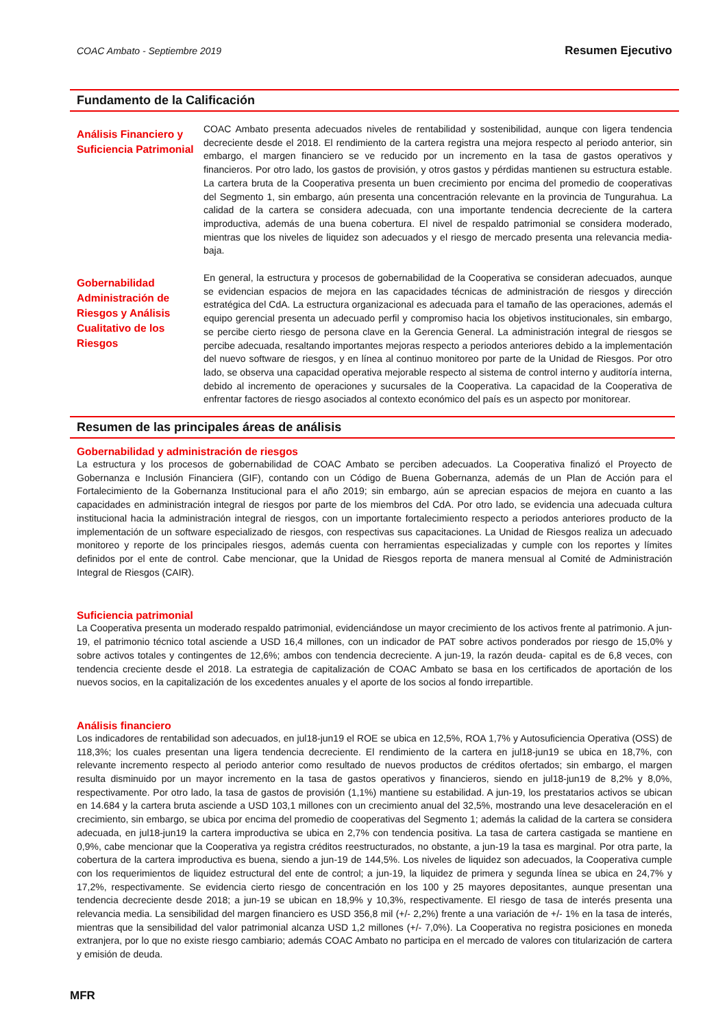COAC Ambato - Septiembre 2019 Resumen Ejecutivo
Fundamento de la Calificación
Análisis Financiero y Suficiencia Patrimonial
COAC Ambato presenta adecuados niveles de rentabilidad y sostenibilidad, aunque con ligera tendencia decreciente desde el 2018. El rendimiento de la cartera registra una mejora respecto al periodo anterior, sin embargo, el margen financiero se ve reducido por un incremento en la tasa de gastos operativos y financieros. Por otro lado, los gastos de provisión, y otros gastos y pérdidas mantienen su estructura estable. La cartera bruta de la Cooperativa presenta un buen crecimiento por encima del promedio de cooperativas del Segmento 1, sin embargo, aún presenta una concentración relevante en la provincia de Tungurahua. La calidad de la cartera se considera adecuada, con una importante tendencia decreciente de la cartera improductiva, además de una buena cobertura. El nivel de respaldo patrimonial se considera moderado, mientras que los niveles de liquidez son adecuados y el riesgo de mercado presenta una relevancia media-baja.
Gobernabilidad Administración de Riesgos y Análisis Cualitativo de los Riesgos
En general, la estructura y procesos de gobernabilidad de la Cooperativa se consideran adecuados, aunque se evidencian espacios de mejora en las capacidades técnicas de administración de riesgos y dirección estratégica del CdA. La estructura organizacional es adecuada para el tamaño de las operaciones, además el equipo gerencial presenta un adecuado perfil y compromiso hacia los objetivos institucionales, sin embargo, se percibe cierto riesgo de persona clave en la Gerencia General. La administración integral de riesgos se percibe adecuada, resaltando importantes mejoras respecto a periodos anteriores debido a la implementación del nuevo software de riesgos, y en línea al continuo monitoreo por parte de la Unidad de Riesgos. Por otro lado, se observa una capacidad operativa mejorable respecto al sistema de control interno y auditoría interna, debido al incremento de operaciones y sucursales de la Cooperativa. La capacidad de la Cooperativa de enfrentar factores de riesgo asociados al contexto económico del país es un aspecto por monitorear.
Resumen de las principales áreas de análisis
Gobernabilidad y administración de riesgos
La estructura y los procesos de gobernabilidad de COAC Ambato se perciben adecuados. La Cooperativa finalizó el Proyecto de Gobernanza e Inclusión Financiera (GIF), contando con un Código de Buena Gobernanza, además de un Plan de Acción para el Fortalecimiento de la Gobernanza Institucional para el año 2019; sin embargo, aún se aprecian espacios de mejora en cuanto a las capacidades en administración integral de riesgos por parte de los miembros del CdA. Por otro lado, se evidencia una adecuada cultura institucional hacia la administración integral de riesgos, con un importante fortalecimiento respecto a periodos anteriores producto de la implementación de un software especializado de riesgos, con respectivas sus capacitaciones. La Unidad de Riesgos realiza un adecuado monitoreo y reporte de los principales riesgos, además cuenta con herramientas especializadas y cumple con los reportes y límites definidos por el ente de control. Cabe mencionar, que la Unidad de Riesgos reporta de manera mensual al Comité de Administración Integral de Riesgos (CAIR).
Suficiencia patrimonial
La Cooperativa presenta un moderado respaldo patrimonial, evidenciándose un mayor crecimiento de los activos frente al patrimonio. A jun-19, el patrimonio técnico total asciende a USD 16,4 millones, con un indicador de PAT sobre activos ponderados por riesgo de 15,0% y sobre activos totales y contingentes de 12,6%; ambos con tendencia decreciente. A jun-19, la razón deuda- capital es de 6,8 veces, con tendencia creciente desde el 2018. La estrategia de capitalización de COAC Ambato se basa en los certificados de aportación de los nuevos socios, en la capitalización de los excedentes anuales y el aporte de los socios al fondo irrepartible.
Análisis financiero
Los indicadores de rentabilidad son adecuados, en jul18-jun19 el ROE se ubica en 12,5%, ROA 1,7% y Autosuficiencia Operativa (OSS) de 118,3%; los cuales presentan una ligera tendencia decreciente. El rendimiento de la cartera en jul18-jun19 se ubica en 18,7%, con relevante incremento respecto al periodo anterior como resultado de nuevos productos de créditos ofertados; sin embargo, el margen resulta disminuido por un mayor incremento en la tasa de gastos operativos y financieros, siendo en jul18-jun19 de 8,2% y 8,0%, respectivamente. Por otro lado, la tasa de gastos de provisión (1,1%) mantiene su estabilidad. A jun-19, los prestatarios activos se ubican en 14.684 y la cartera bruta asciende a USD 103,1 millones con un crecimiento anual del 32,5%, mostrando una leve desaceleración en el crecimiento, sin embargo, se ubica por encima del promedio de cooperativas del Segmento 1; además la calidad de la cartera se considera adecuada, en jul18-jun19 la cartera improductiva se ubica en 2,7% con tendencia positiva. La tasa de cartera castigada se mantiene en 0,9%, cabe mencionar que la Cooperativa ya registra créditos reestructurados, no obstante, a jun-19 la tasa es marginal. Por otra parte, la cobertura de la cartera improductiva es buena, siendo a jun-19 de 144,5%. Los niveles de liquidez son adecuados, la Cooperativa cumple con los requerimientos de liquidez estructural del ente de control; a jun-19, la liquidez de primera y segunda línea se ubica en 24,7% y 17,2%, respectivamente. Se evidencia cierto riesgo de concentración en los 100 y 25 mayores depositantes, aunque presentan una tendencia decreciente desde 2018; a jun-19 se ubican en 18,9% y 10,3%, respectivamente. El riesgo de tasa de interés presenta una relevancia media. La sensibilidad del margen financiero es USD 356,8 mil (+/- 2,2%) frente a una variación de +/- 1% en la tasa de interés, mientras que la sensibilidad del valor patrimonial alcanza USD 1,2 millones (+/- 7,0%). La Cooperativa no registra posiciones en moneda extranjera, por lo que no existe riesgo cambiario; además COAC Ambato no participa en el mercado de valores con titularización de cartera y emisión de deuda.
MFR